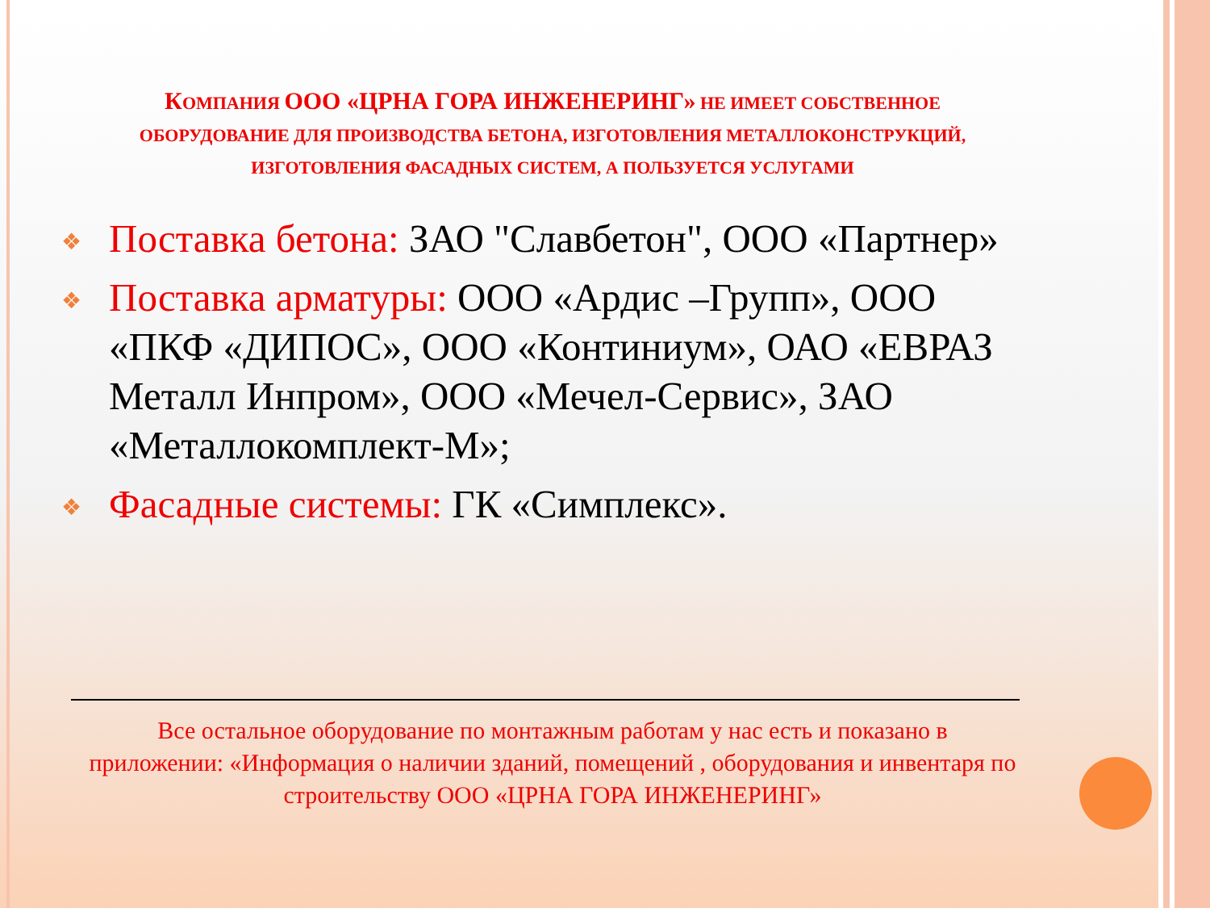КОМПАНИЯ ООО «ЦРНА ГОРА ИНЖЕНЕРИНГ» НЕ ИМЕЕТ СОБСТВЕННОЕ ОБОРУДОВАНИЕ ДЛЯ ПРОИЗВОДСТВА БЕТОНА, ИЗГОТОВЛЕНИЯ МЕТАЛЛОКОНСТРУКЦИЙ, ИЗГОТОВЛЕНИЯ ФАСАДНЫХ СИСТЕМ, А ПОЛЬЗУЕТСЯ УСЛУГАМИ
❖ Поставка бетона: ЗАО "Славбетон", ООО «Партнер»
❖ Поставка арматуры: ООО «Ардис –Групп», ООО «ПКФ «ДИПОС», ООО «Континиум», ОАО «ЕВРАЗ Металл Инпром», ООО «Мечел-Сервис», ЗАО «Металлокомплект-М»;
❖ Фасадные системы: ГК «Симплекс».
Все остальное оборудование по монтажным работам у нас есть и показано в приложении: «Информация о наличии зданий, помещений , оборудования и инвентаря по строительству ООО «ЦРНА ГОРА ИНЖЕНЕРИНГ»